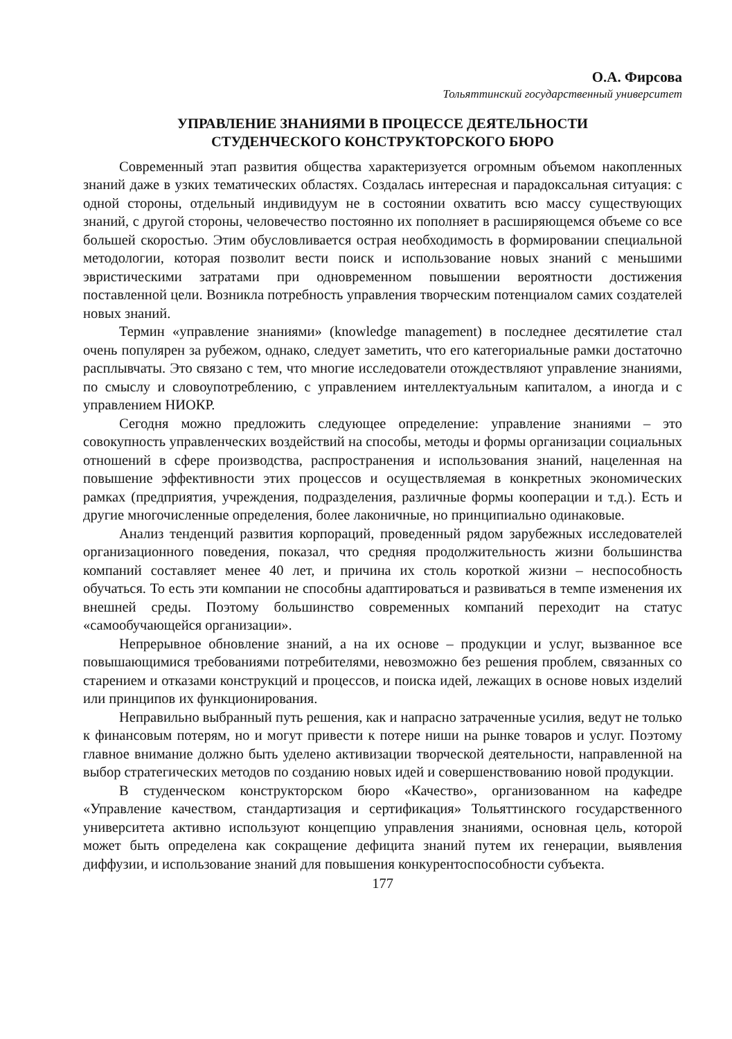О.А. Фирсова
Тольяттинский государственный университет
УПРАВЛЕНИЕ ЗНАНИЯМИ В ПРОЦЕССЕ ДЕЯТЕЛЬНОСТИ
СТУДЕНЧЕСКОГО КОНСТРУКТОРСКОГО БЮРО
Современный этап развития общества характеризуется огромным объемом накопленных знаний даже в узких тематических областях. Создалась интересная и парадоксальная ситуация: с одной стороны, отдельный индивидуум не в состоянии охватить всю массу существующих знаний, с другой стороны, человечество постоянно их пополняет в расширяющемся объеме со все большей скоростью. Этим обусловливается острая необходимость в формировании специальной методологии, которая позволит вести поиск и использование новых знаний с меньшими эвристическими затратами при одновременном повышении вероятности достижения поставленной цели. Возникла потребность управления творческим потенциалом самих создателей новых знаний.
Термин «управление знаниями» (knowledge management) в последнее десятилетие стал очень популярен за рубежом, однако, следует заметить, что его категориальные рамки достаточно расплывчаты. Это связано с тем, что многие исследователи отождествляют управление знаниями, по смыслу и словоупотреблению, с управлением интеллектуальным капиталом, а иногда и с управлением НИОКР.
Сегодня можно предложить следующее определение: управление знаниями – это совокупность управленческих воздействий на способы, методы и формы организации социальных отношений в сфере производства, распространения и использования знаний, нацеленная на повышение эффективности этих процессов и осуществляемая в конкретных экономических рамках (предприятия, учреждения, подразделения, различные формы кооперации и т.д.). Есть и другие многочисленные определения, более лаконичные, но принципиально одинаковые.
Анализ тенденций развития корпораций, проведенный рядом зарубежных исследователей организационного поведения, показал, что средняя продолжительность жизни большинства компаний составляет менее 40 лет, и причина их столь короткой жизни – неспособность обучаться. То есть эти компании не способны адаптироваться и развиваться в темпе изменения их внешней среды. Поэтому большинство современных компаний переходит на статус «самообучающейся организации».
Непрерывное обновление знаний, а на их основе – продукции и услуг, вызванное все повышающимися требованиями потребителями, невозможно без решения проблем, связанных со старением и отказами конструкций и процессов, и поиска идей, лежащих в основе новых изделий или принципов их функционирования.
Неправильно выбранный путь решения, как и напрасно затраченные усилия, ведут не только к финансовым потерям, но и могут привести к потере ниши на рынке товаров и услуг. Поэтому главное внимание должно быть уделено активизации творческой деятельности, направленной на выбор стратегических методов по созданию новых идей и совершенствованию новой продукции.
В студенческом конструкторском бюро «Качество», организованном на кафедре «Управление качеством, стандартизация и сертификация» Тольяттинского государственного университета активно используют концепцию управления знаниями, основная цель, которой может быть определена как сокращение дефицита знаний путем их генерации, выявления диффузии, и использование знаний для повышения конкурентоспособности субъекта.
177